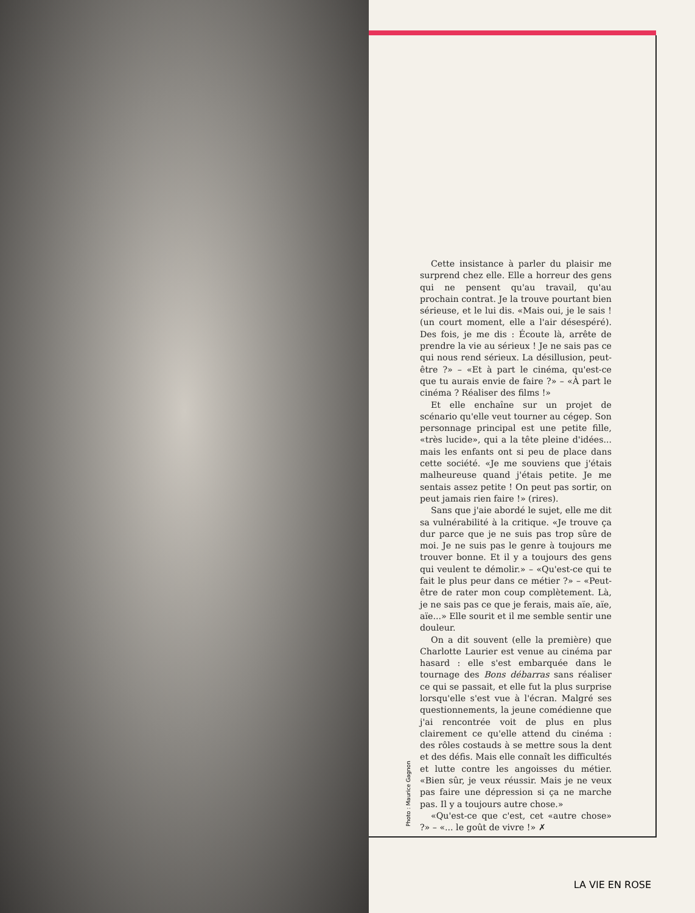Photo : Maurice Gagnon
Cette insistance à parler du plaisir me surprend chez elle. Elle a horreur des gens qui ne pensent qu'au travail, qu'au prochain contrat. Je la trouve pourtant bien sérieuse, et le lui dis. «Mais oui, je le sais ! (un court moment, elle a l'air désespéré). Des fois, je me dis : Écoute là, arrête de prendre la vie au sérieux ! Je ne sais pas ce qui nous rend sérieux. La désillusion, peut-être ?» – «Et à part le cinéma, qu'est-ce que tu aurais envie de faire ?» – «À part le cinéma ? Réaliser des films !»
Et elle enchaîne sur un projet de scénario qu'elle veut tourner au cégep. Son personnage principal est une petite fille, «très lucide», qui a la tête pleine d'idées... mais les enfants ont si peu de place dans cette société. «Je me souviens que j'étais malheureuse quand j'étais petite. Je me sentais assez petite ! On peut pas sortir, on peut jamais rien faire !» (rires).
Sans que j'aie abordé le sujet, elle me dit sa vulnérabilité à la critique. «Je trouve ça dur parce que je ne suis pas trop sûre de moi. Je ne suis pas le genre à toujours me trouver bonne. Et il y a toujours des gens qui veulent te démolir.» – «Qu'est-ce qui te fait le plus peur dans ce métier ?» – «Peut-être de rater mon coup complètement. Là, je ne sais pas ce que je ferais, mais aïe, aïe, aïe...» Elle sourit et il me semble sentir une douleur.
On a dit souvent (elle la première) que Charlotte Laurier est venue au cinéma par hasard : elle s'est embarquée dans le tournage des Bons débarras sans réaliser ce qui se passait, et elle fut la plus surprise lorsqu'elle s'est vue à l'écran. Malgré ses questionnements, la jeune comédienne que j'ai rencontrée voit de plus en plus clairement ce qu'elle attend du cinéma : des rôles costauds à se mettre sous la dent et des défis. Mais elle connaît les difficultés et lutte contre les angoisses du métier. «Bien sûr, je veux réussir. Mais je ne veux pas faire une dépression si ça ne marche pas. Il y a toujours autre chose.»
«Qu'est-ce que c'est, cet «autre chose» ?» – «... le goût de vivre !» ✗
LA VIE EN ROSE